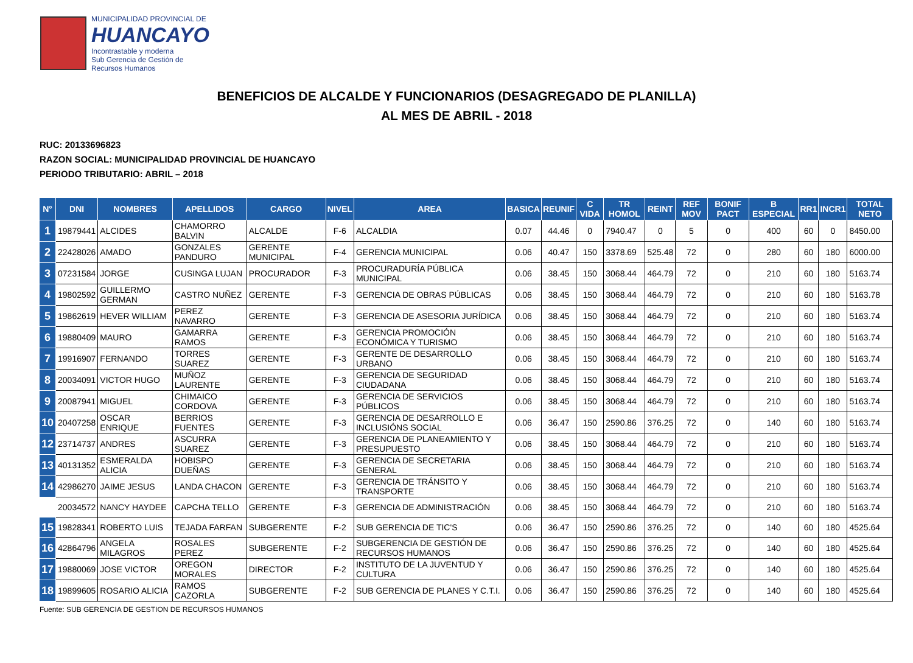MUNICIPALIDAD PROVINCIAL DE
HUANCAYO
Incontrastable y moderna
Sub Gerencia de Gestión de
Recursos Humanos
BENEFICIOS DE ALCALDE Y FUNCIONARIOS (DESAGREGADO DE PLANILLA)
AL MES DE ABRIL - 2018
RUC: 20133696823
RAZON SOCIAL: MUNICIPALIDAD PROVINCIAL DE HUANCAYO
PERIODO TRIBUTARIO: ABRIL – 2018
| N° | DNI | NOMBRES | APELLIDOS | CARGO | NIVEL | AREA | BASICA | REUNIF | C VIDA | TR HOMOL | REINT | REF MOV | BONIF PACT | B ESPECIAL | RR1 | INCR1 | TOTAL NETO |
| --- | --- | --- | --- | --- | --- | --- | --- | --- | --- | --- | --- | --- | --- | --- | --- | --- | --- |
| 1 | 19879441 | ALCIDES | CHAMORRO BALVIN | ALCALDE | F-6 | ALCALDIA | 0.07 | 44.46 | 0 | 7940.47 | 0 | 5 | 0 | 400 | 60 | 0 | 8450.00 |
| 2 | 22428026 | AMADO | GONZALES PANDURO | GERENTE MUNICIPAL | F-4 | GERENCIA MUNICIPAL | 0.06 | 40.47 | 150 | 3378.69 | 525.48 | 72 | 0 | 280 | 60 | 180 | 6000.00 |
| 3 | 07231584 | JORGE | CUSINGA LUJAN | PROCURADOR | F-3 | PROCURADURÍA PÚBLICA MUNICIPAL | 0.06 | 38.45 | 150 | 3068.44 | 464.79 | 72 | 0 | 210 | 60 | 180 | 5163.74 |
| 4 | 19802592 | GUILLERMO GERMAN | CASTRO NUÑEZ | GERENTE | F-3 | GERENCIA DE OBRAS PÚBLICAS | 0.06 | 38.45 | 150 | 3068.44 | 464.79 | 72 | 0 | 210 | 60 | 180 | 5163.78 |
| 5 | 19862619 | HEVER WILLIAM | PEREZ NAVARRO | GERENTE | F-3 | GERENCIA DE ASESORIA JURÍDICA | 0.06 | 38.45 | 150 | 3068.44 | 464.79 | 72 | 0 | 210 | 60 | 180 | 5163.74 |
| 6 | 19880409 | MAURO | GAMARRA RAMOS | GERENTE | F-3 | GERENCIA PROMOCIÓN ECONÓMICA Y TURISMO | 0.06 | 38.45 | 150 | 3068.44 | 464.79 | 72 | 0 | 210 | 60 | 180 | 5163.74 |
| 7 | 19916907 | FERNANDO | TORRES SUAREZ | GERENTE | F-3 | GERENTE DE DESARROLLO URBANO | 0.06 | 38.45 | 150 | 3068.44 | 464.79 | 72 | 0 | 210 | 60 | 180 | 5163.74 |
| 8 | 20034091 | VICTOR HUGO | MUÑOZ LAURENTE | GERENTE | F-3 | GERENCIA DE SEGURIDAD CIUDADANA | 0.06 | 38.45 | 150 | 3068.44 | 464.79 | 72 | 0 | 210 | 60 | 180 | 5163.74 |
| 9 | 20087941 | MIGUEL | CHIMAICO CORDOVA | GERENTE | F-3 | GERENCIA DE SERVICIOS PÚBLICOS | 0.06 | 38.45 | 150 | 3068.44 | 464.79 | 72 | 0 | 210 | 60 | 180 | 5163.74 |
| 10 | 20407258 | OSCAR ENRIQUE | BERRIOS FUENTES | GERENTE | F-3 | GERENCIA DE DESARROLLO E INCLUSIÓNS SOCIAL | 0.06 | 36.47 | 150 | 2590.86 | 376.25 | 72 | 0 | 140 | 60 | 180 | 5163.74 |
| 12 | 23714737 | ANDRES | ASCURRA SUAREZ | GERENTE | F-3 | GERENCIA DE PLANEAMIENTO Y PRESUPUESTO | 0.06 | 38.45 | 150 | 3068.44 | 464.79 | 72 | 0 | 210 | 60 | 180 | 5163.74 |
| 13 | 40131352 | ESMERALDA ALICIA | HOBISPO DUEÑAS | GERENTE | F-3 | GERENCIA DE SECRETARIA GENERAL | 0.06 | 38.45 | 150 | 3068.44 | 464.79 | 72 | 0 | 210 | 60 | 180 | 5163.74 |
| 14 | 42986270 | JAIME JESUS | LANDA CHACON | GERENTE | F-3 | GERENCIA DE TRÁNSITO Y TRANSPORTE | 0.06 | 38.45 | 150 | 3068.44 | 464.79 | 72 | 0 | 210 | 60 | 180 | 5163.74 |
| | 20034572 | NANCY HAYDEE | CAPCHA TELLO | GERENTE | F-3 | GERENCIA DE ADMINISTRACIÓN | 0.06 | 38.45 | 150 | 3068.44 | 464.79 | 72 | 0 | 210 | 60 | 180 | 5163.74 |
| 15 | 19828341 | ROBERTO LUIS | TEJADA FARFAN | SUBGERENTE | F-2 | SUB GERENCIA DE TIC'S | 0.06 | 36.47 | 150 | 2590.86 | 376.25 | 72 | 0 | 140 | 60 | 180 | 4525.64 |
| 16 | 42864796 | ANGELA MILAGROS | ROSALES PEREZ | SUBGERENTE | F-2 | SUBGERENCIA DE GESTIÓN DE RECURSOS HUMANOS | 0.06 | 36.47 | 150 | 2590.86 | 376.25 | 72 | 0 | 140 | 60 | 180 | 4525.64 |
| 17 | 19880069 | JOSE VICTOR | OREGON MORALES | DIRECTOR | F-2 | INSTITUTO DE LA JUVENTUD Y CULTURA | 0.06 | 36.47 | 150 | 2590.86 | 376.25 | 72 | 0 | 140 | 60 | 180 | 4525.64 |
| 18 | 19899605 | ROSARIO ALICIA | RAMOS CAZORLA | SUBGERENTE | F-2 | SUB GERENCIA DE PLANES Y C.T.I. | 0.06 | 36.47 | 150 | 2590.86 | 376.25 | 72 | 0 | 140 | 60 | 180 | 4525.64 |
Fuente: SUB GERENCIA DE GESTION DE RECURSOS HUMANOS